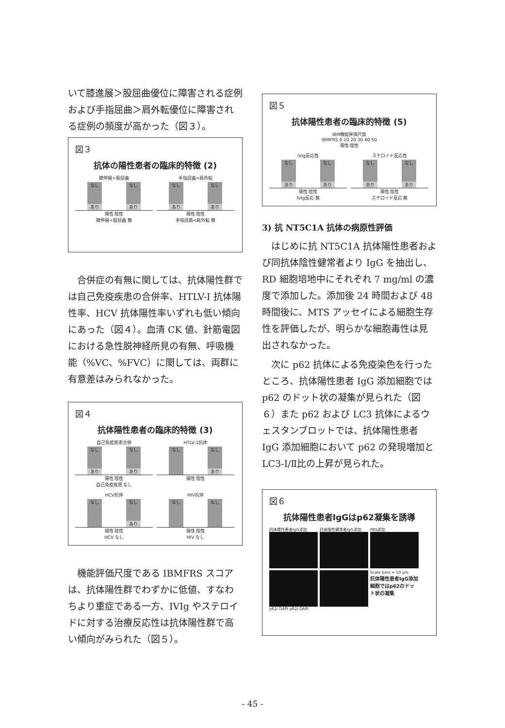いて膝進展＞股屈曲優位に障害される症例および手指屈曲＞肩外転優位に障害される症例の頻度が高かった（図３）。
図３
抗体の陽性患者の臨床的特徴 (2)
膝伸展>股屈曲
なし
あり
なし
あり
陽性 陰性
膝伸展<股屈曲 無
手指屈曲>肩外転
なし
あり
なし
あり
陽性 陰性
手指屈筋<肩外転 無
　合併症の有無に関しては、抗体陽性群では自己免疫疾患の合併率、HTLV-I 抗体陽性率、HCV 抗体陽性率いずれも低い傾向にあった（図４）。血清 CK 値、針筋電図における急性脱神経所見の有無、呼吸機能（%VC、%FVC）に関しては、両群に有意差はみられなかった。
図４
抗体陽性患者の臨床的特徴 (3)
自己免疫疾患合併
なし
あり
なし
あり
陽性 陰性
自己免疫疾患 なし
HTLV-1抗体
なし
なし
あり
陽性 陰性
HCV抗体
なし
なし
あり
陽性 陰性
HCV なし
HIV抗体
なし
なし
陽性 陰性
HIV なし
　機能評価尺度である IBMFRS スコアは、抗体陽性群でわずかに低値、すなわちより重症である一方、IVIg やステロイドに対する治療反応性は抗体陽性群で高い傾向がみられた（図５）。
図５
抗体陽性患者の臨床的特徴 (5)
IBM機能評価尺度
IBMFRS 0 10 20 30 40 50
陽性 陰性
IVIg反応性
なし
あり
なし
あり
陽性 陰性
IVIg反応 無
ステロイド反応性
なし
あり
なし
あり
陽性 陰性
ステロイド反応 無
3) 抗 NT5C1A 抗体の病原性評価
　はじめに抗 NT5C1A 抗体陽性患者および同抗体陰性健常者より IgG を抽出し、RD 細胞培地中にそれぞれ 7 mg/ml の濃度で添加した。添加後 24 時間および 48 時間後に、MTS アッセイによる細胞生存性を評価したが、明らかな細胞毒性は見出されなかった。
　次に p62 抗体による免疫染色を行ったところ、抗体陽性患者 IgG 添加細胞では p62 のドット状の凝集が見られた（図６）また p62 および LC3 抗体によるウェスタンブロットでは、抗体陽性患者 IgG 添加細胞において p62 の発現増加と LC3-Ⅰ/Ⅱ比の上昇が見られた。
図６
抗体陽性患者IgGはp62凝集を誘導
抗体陽性患者IgG添加
抗体陰性健常者IgG添加
PBS添加
Scale bars = 50 μm
抗体陽性患者IgG添加細胞ではp62のドット状の凝集
p62/ DAPI p62/ DAPI
- 45 -